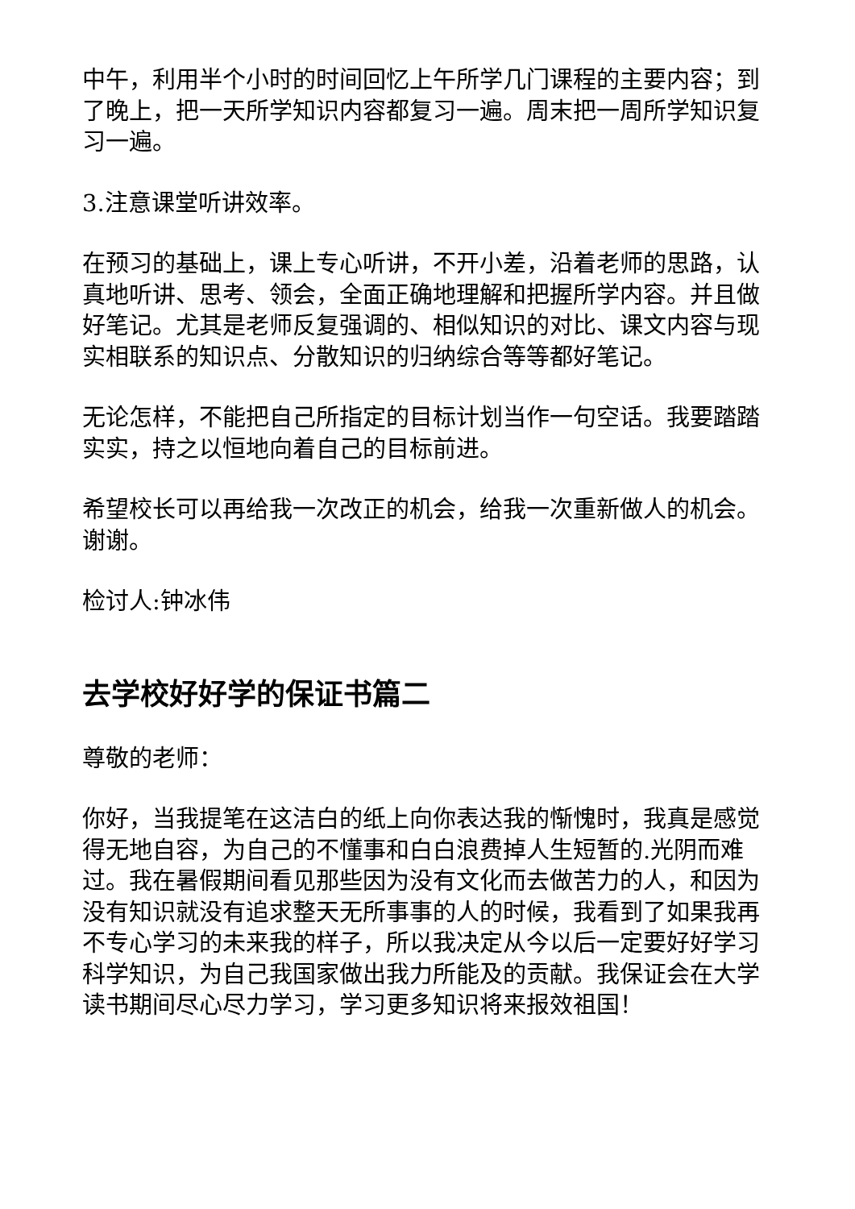中午，利用半个小时的时间回忆上午所学几门课程的主要内容；到了晚上，把一天所学知识内容都复习一遍。周末把一周所学知识复习一遍。
3.注意课堂听讲效率。
在预习的基础上，课上专心听讲，不开小差，沿着老师的思路，认真地听讲、思考、领会，全面正确地理解和把握所学内容。并且做好笔记。尤其是老师反复强调的、相似知识的对比、课文内容与现实相联系的知识点、分散知识的归纳综合等等都好笔记。
无论怎样，不能把自己所指定的目标计划当作一句空话。我要踏踏实实，持之以恒地向着自己的目标前进。
希望校长可以再给我一次改正的机会，给我一次重新做人的机会。 谢谢。
检讨人:钟冰伟
去学校好好学的保证书篇二
尊敬的老师：
你好，当我提笔在这洁白的纸上向你表达我的惭愧时，我真是感觉得无地自容，为自己的不懂事和白白浪费掉人生短暂的.光阴而难过。我在暑假期间看见那些因为没有文化而去做苦力的人，和因为没有知识就没有追求整天无所事事的人的时候，我看到了如果我再不专心学习的未来我的样子，所以我决定从今以后一定要好好学习科学知识，为自己我国家做出我力所能及的贡献。我保证会在大学读书期间尽心尽力学习，学习更多知识将来报效祖国！